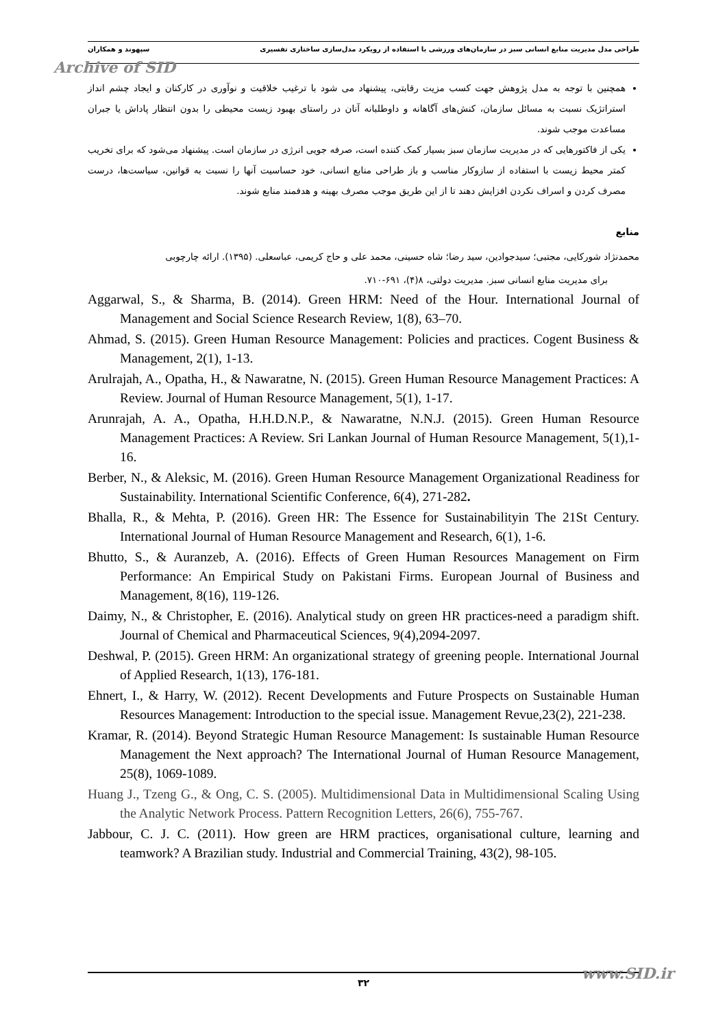طراحی مدل مدیریت منابع انسانی سبز در سازمان‌های ورزشی با استفاده از رویکرد مدل‌سازی ساختاری تفسیری سپهوند و همکاران
Archive of SID
همچنین با توجه به مدل پژوهش جهت کسب مزیت رقابتی، پیشنهاد می شود با ترغیب خلاقیت و نوآوری در کارکنان و ایجاد چشم انداز استراتژیک نسبت به مسائل سازمان، کنش‌های آگاهانه و داوطلبانه آنان در راستای بهبود زیست محیطی را بدون انتظار پاداش یا جبران مساعدت موجب شوند.
یکی از فاکتورهایی که در مدیریت سازمان سبز بسیار کمک کننده است، صرفه جویی انرژی در سازمان است. پیشنهاد می‌شود که برای تخریب کمتر محیط زیست با استفاده از سازوکار مناسب و باز طراحی منابع انسانی، خود حساسیت آنها را نسبت به قوانین، سیاست‌ها، درست مصرف کردن و اسراف نکردن افزایش دهند تا از این طریق موجب مصرف بهینه و هدفمند منابع شوند.
منابع
محمدنژاد شورکایی، مجتبی؛ سیدجوادین، سید رضا؛ شاه حسینی، محمد علی و حاج کریمی، عباسعلی. (۱۳۹۵). ارائه چارچوبی
برای مدیریت منابع انسانی سبز. مدیریت دولتی، ۸(۴)، ۶۹۱-۷۱۰.
Aggarwal, S., & Sharma, B. (2014). Green HRM: Need of the Hour. International Journal of Management and Social Science Research Review, 1(8), 63–70.
Ahmad, S. (2015). Green Human Resource Management: Policies and practices. Cogent Business & Management, 2(1), 1-13.
Arulrajah, A., Opatha, H., & Nawaratne, N. (2015). Green Human Resource Management Practices: A Review. Journal of Human Resource Management, 5(1), 1-17.
Arunrajah, A. A., Opatha, H.H.D.N.P., & Nawaratne, N.N.J. (2015). Green Human Resource Management Practices: A Review. Sri Lankan Journal of Human Resource Management, 5(1),1-16.
Berber, N., & Aleksic, M. (2016). Green Human Resource Management Organizational Readiness for Sustainability. International Scientific Conference, 6(4), 271-282.
Bhalla, R., & Mehta, P. (2016). Green HR: The Essence for Sustainabilityin The 21St Century. International Journal of Human Resource Management and Research, 6(1), 1-6.
Bhutto, S., & Auranzeb, A. (2016). Effects of Green Human Resources Management on Firm Performance: An Empirical Study on Pakistani Firms. European Journal of Business and Management, 8(16), 119-126.
Daimy, N., & Christopher, E. (2016). Analytical study on green HR practices-need a paradigm shift. Journal of Chemical and Pharmaceutical Sciences, 9(4),2094-2097.
Deshwal, P. (2015). Green HRM: An organizational strategy of greening people. International Journal of Applied Research, 1(13), 176-181.
Ehnert, I., & Harry, W. (2012). Recent Developments and Future Prospects on Sustainable Human Resources Management: Introduction to the special issue. Management Revue,23(2), 221-238.
Kramar, R. (2014). Beyond Strategic Human Resource Management: Is sustainable Human Resource Management the Next approach? The International Journal of Human Resource Management, 25(8), 1069-1089.
Huang J., Tzeng G., & Ong, C. S. (2005). Multidimensional Data in Multidimensional Scaling Using the Analytic Network Process. Pattern Recognition Letters, 26(6), 755-767.
Jabbour, C. J. C. (2011). How green are HRM practices, organisational culture, learning and teamwork? A Brazilian study. Industrial and Commercial Training, 43(2), 98-105.
۳۲
www.SID.ir